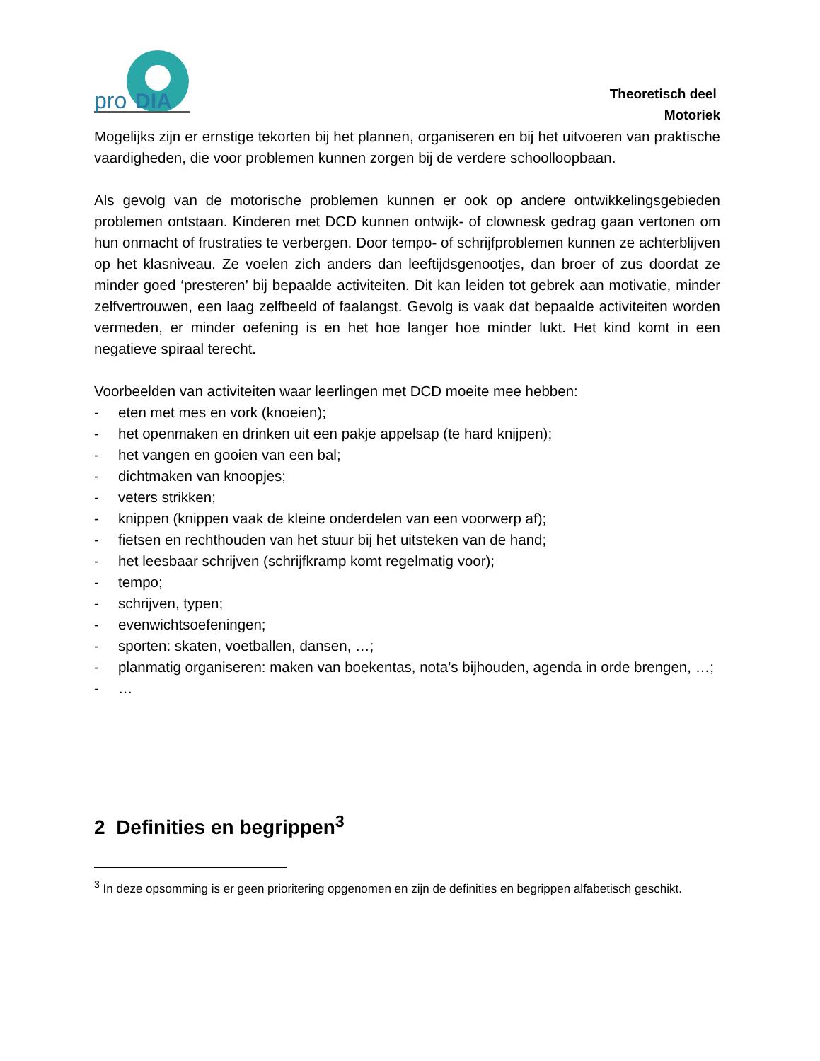pro
DIA
Theoretisch deel
Motoriek
Mogelijks zijn er ernstige tekorten bij het plannen, organiseren en bij het uitvoeren van praktische vaardigheden, die voor problemen kunnen zorgen bij de verdere schoolloopbaan.
Als gevolg van de motorische problemen kunnen er ook op andere ontwikkelingsgebieden problemen ontstaan. Kinderen met DCD kunnen ontwijk- of clownesk gedrag gaan vertonen om hun onmacht of frustraties te verbergen. Door tempo- of schrijfproblemen kunnen ze achterblijven op het klasniveau. Ze voelen zich anders dan leeftijdsgenootjes, dan broer of zus doordat ze minder goed ‘presteren’ bij bepaalde activiteiten. Dit kan leiden tot gebrek aan motivatie, minder zelfvertrouwen, een laag zelfbeeld of faalangst. Gevolg is vaak dat bepaalde activiteiten worden vermeden, er minder oefening is en het hoe langer hoe minder lukt. Het kind komt in een negatieve spiraal terecht.
Voorbeelden van activiteiten waar leerlingen met DCD moeite mee hebben:
- eten met mes en vork (knoeien);
- het openmaken en drinken uit een pakje appelsap (te hard knijpen);
- het vangen en gooien van een bal;
- dichtmaken van knoopjes;
- veters strikken;
- knippen (knippen vaak de kleine onderdelen van een voorwerp af);
- fietsen en rechthouden van het stuur bij het uitsteken van de hand;
- het leesbaar schrijven (schrijfkramp komt regelmatig voor);
- tempo;
- schrijven, typen;
- evenwichtsoefeningen;
- sporten: skaten, voetballen, dansen, …;
- planmatig organiseren: maken van boekentas, nota’s bijhouden, agenda in orde brengen, …;
- …
2 Definities en begrippen<sup>3</sup>
<sup>3</sup> In deze opsomming is er geen prioritering opgenomen en zijn de definities en begrippen alfabetisch geschikt.